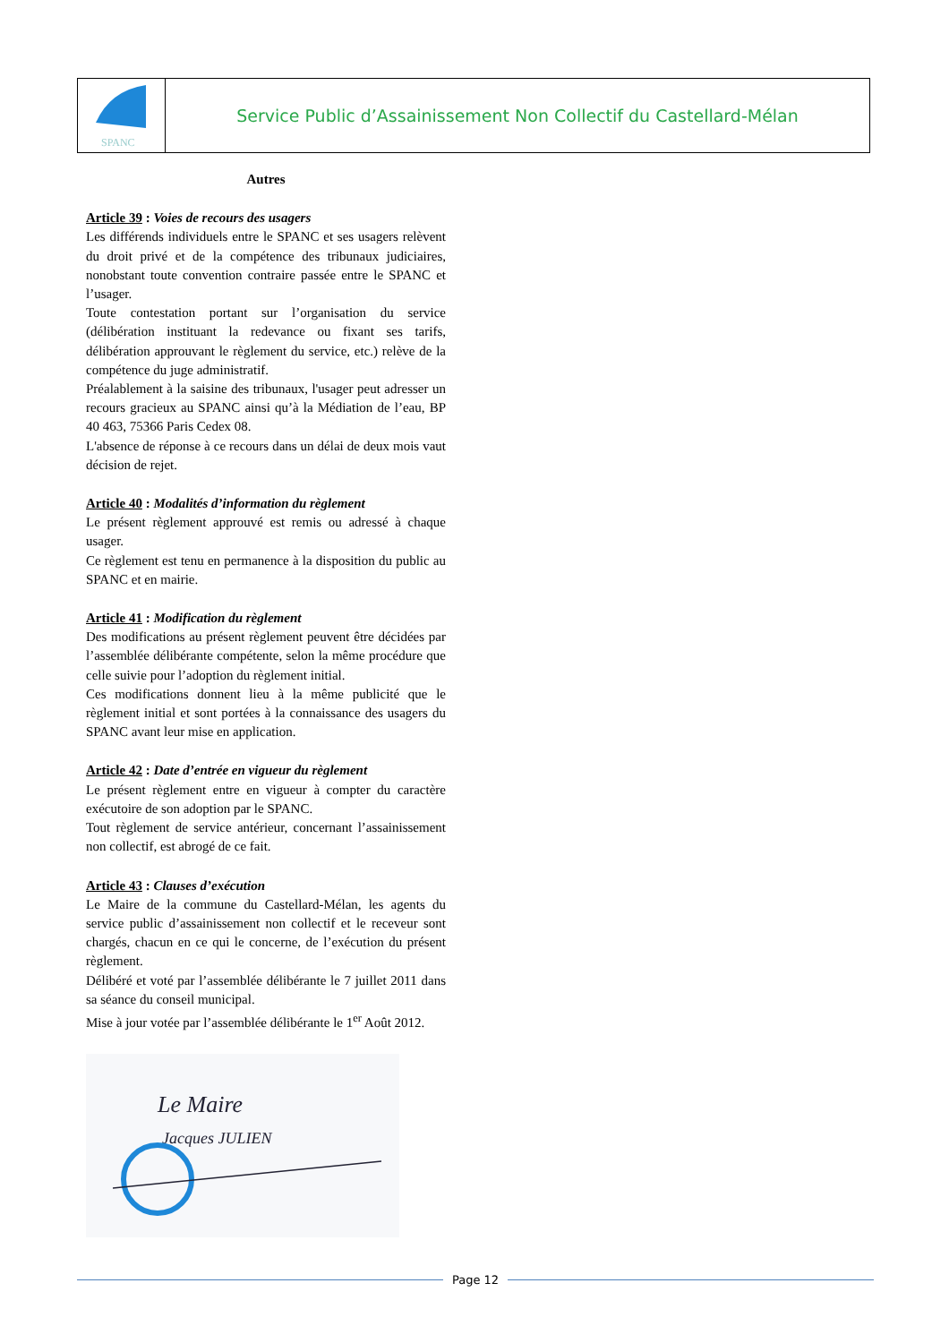SPANC
Service Public d’Assainissement Non Collectif du Castellard-Mélan
Autres
Article 39 : Voies de recours des usagers
Les différends individuels entre le SPANC et ses usagers relèvent du droit privé et de la compétence des tribunaux judiciaires, nonobstant toute convention contraire passée entre le SPANC et l’usager.
Toute contestation portant sur l’organisation du service (délibération instituant la redevance ou fixant ses tarifs, délibération approuvant le règlement du service, etc.) relève de la compétence du juge administratif.
Préalablement à la saisine des tribunaux, l'usager peut adresser un recours gracieux au SPANC ainsi qu’à la Médiation de l’eau, BP 40 463, 75366 Paris Cedex 08.
L'absence de réponse à ce recours dans un délai de deux mois vaut décision de rejet.
Article 40 : Modalités d’information du règlement
Le présent règlement approuvé est remis ou adressé à chaque usager.
Ce règlement est tenu en permanence à la disposition du public au SPANC et en mairie.
Article 41 : Modification du règlement
Des modifications au présent règlement peuvent être décidées par l’assemblée délibérante compétente, selon la même procédure que celle suivie pour l’adoption du règlement initial.
Ces modifications donnent lieu à la même publicité que le règlement initial et sont portées à la connaissance des usagers du SPANC avant leur mise en application.
Article 42 : Date d’entrée en vigueur du règlement
Le présent règlement entre en vigueur à compter du caractère exécutoire de son adoption par le SPANC.
Tout règlement de service antérieur, concernant l’assainissement non collectif, est abrogé de ce fait.
Article 43 : Clauses d’exécution
Le Maire de la commune du Castellard-Mélan, les agents du service public d’assainissement non collectif et le receveur sont chargés, chacun en ce qui le concerne, de l’exécution du présent règlement.
Délibéré et voté par l’assemblée délibérante le 7 juillet 2011 dans sa séance du conseil municipal.
Mise à jour votée par l’assemblée délibérante le 1<sup>er</sup> Août 2012.
Le Maire
Jacques JULIEN
Page 12